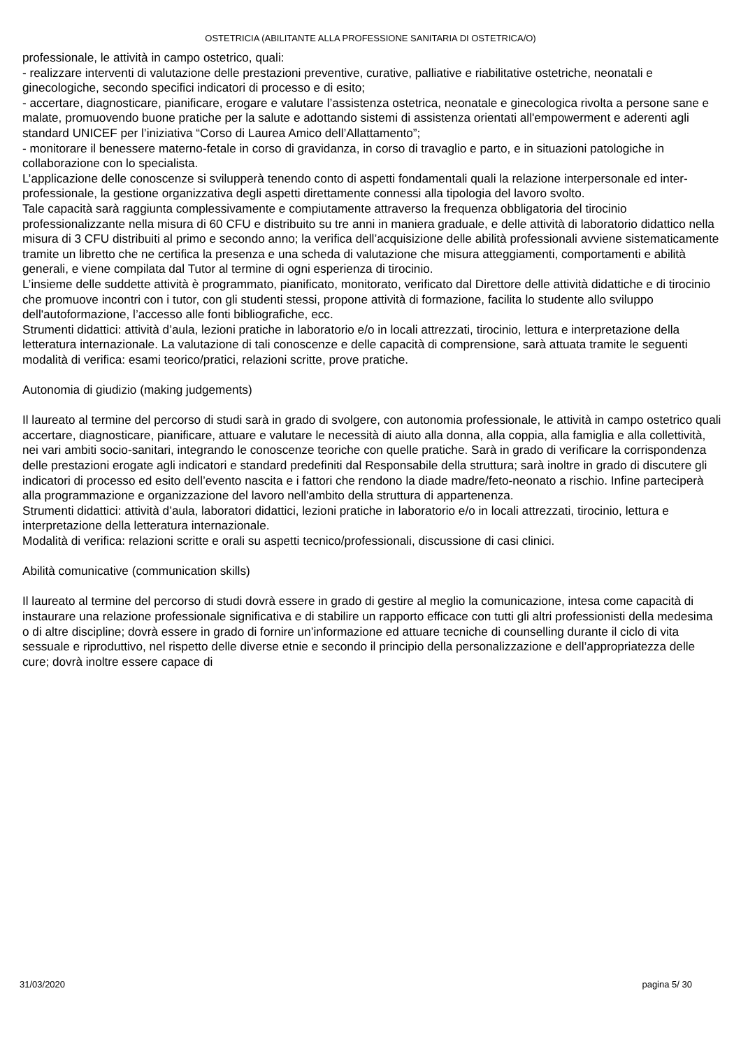OSTETRICIA (ABILITANTE ALLA PROFESSIONE SANITARIA DI OSTETRICA/O)
professionale, le attività in campo ostetrico, quali:
- realizzare interventi di valutazione delle prestazioni preventive, curative, palliative e riabilitative ostetriche, neonatali e ginecologiche, secondo specifici indicatori di processo e di esito;
- accertare, diagnosticare, pianificare, erogare e valutare l’assistenza ostetrica, neonatale e ginecologica rivolta a persone sane e malate, promuovendo buone pratiche per la salute e adottando sistemi di assistenza orientati all'empowerment e aderenti agli standard UNICEF per l’iniziativa “Corso di Laurea Amico dell’Allattamento”;
- monitorare il benessere materno-fetale in corso di gravidanza, in corso di travaglio e parto, e in situazioni patologiche in collaborazione con lo specialista.
L’applicazione delle conoscenze si svilupperà tenendo conto di aspetti fondamentali quali la relazione interpersonale ed inter-professionale, la gestione organizzativa degli aspetti direttamente connessi alla tipologia del lavoro svolto.
Tale capacità sarà raggiunta complessivamente e compiutamente attraverso la frequenza obbligatoria del tirocinio professionalizzante nella misura di 60 CFU e distribuito su tre anni in maniera graduale, e delle attività di laboratorio didattico nella misura di 3 CFU distribuiti al primo e secondo anno; la verifica dell’acquisizione delle abilità professionali avviene sistematicamente tramite un libretto che ne certifica la presenza e una scheda di valutazione che misura atteggiamenti, comportamenti e abilità generali, e viene compilata dal Tutor al termine di ogni esperienza di tirocinio.
L’insieme delle suddette attività è programmato, pianificato, monitorato, verificato dal Direttore delle attività didattiche e di tirocinio che promuove incontri con i tutor, con gli studenti stessi, propone attività di formazione, facilita lo studente allo sviluppo dell'autoformazione, l’accesso alle fonti bibliografiche, ecc.
Strumenti didattici: attività d’aula, lezioni pratiche in laboratorio e/o in locali attrezzati, tirocinio, lettura e interpretazione della letteratura internazionale. La valutazione di tali conoscenze e delle capacità di comprensione, sarà attuata tramite le seguenti modalità di verifica: esami teorico/pratici, relazioni scritte, prove pratiche.
Autonomia di giudizio (making judgements)
Il laureato al termine del percorso di studi sarà in grado di svolgere, con autonomia professionale, le attività in campo ostetrico quali accertare, diagnosticare, pianificare, attuare e valutare le necessità di aiuto alla donna, alla coppia, alla famiglia e alla collettività, nei vari ambiti socio-sanitari, integrando le conoscenze teoriche con quelle pratiche. Sarà in grado di verificare la corrispondenza delle prestazioni erogate agli indicatori e standard predefiniti dal Responsabile della struttura; sarà inoltre in grado di discutere gli indicatori di processo ed esito dell’evento nascita e i fattori che rendono la diade madre/feto-neonato a rischio. Infine parteciperà alla programmazione e organizzazione del lavoro nell'ambito della struttura di appartenenza.
Strumenti didattici: attività d’aula, laboratori didattici, lezioni pratiche in laboratorio e/o in locali attrezzati, tirocinio, lettura e interpretazione della letteratura internazionale.
Modalità di verifica: relazioni scritte e orali su aspetti tecnico/professionali, discussione di casi clinici.
Abilità comunicative (communication skills)
Il laureato al termine del percorso di studi dovrà essere in grado di gestire al meglio la comunicazione, intesa come capacità di instaurare una relazione professionale significativa e di stabilire un rapporto efficace con tutti gli altri professionisti della medesima o di altre discipline; dovrà essere in grado di fornire un’informazione ed attuare tecniche di counselling durante il ciclo di vita sessuale e riproduttivo, nel rispetto delle diverse etnie e secondo il principio della personalizzazione e dell’appropriatezza delle cure; dovrà inoltre essere capace di
31/03/2020 pagina 5/ 30